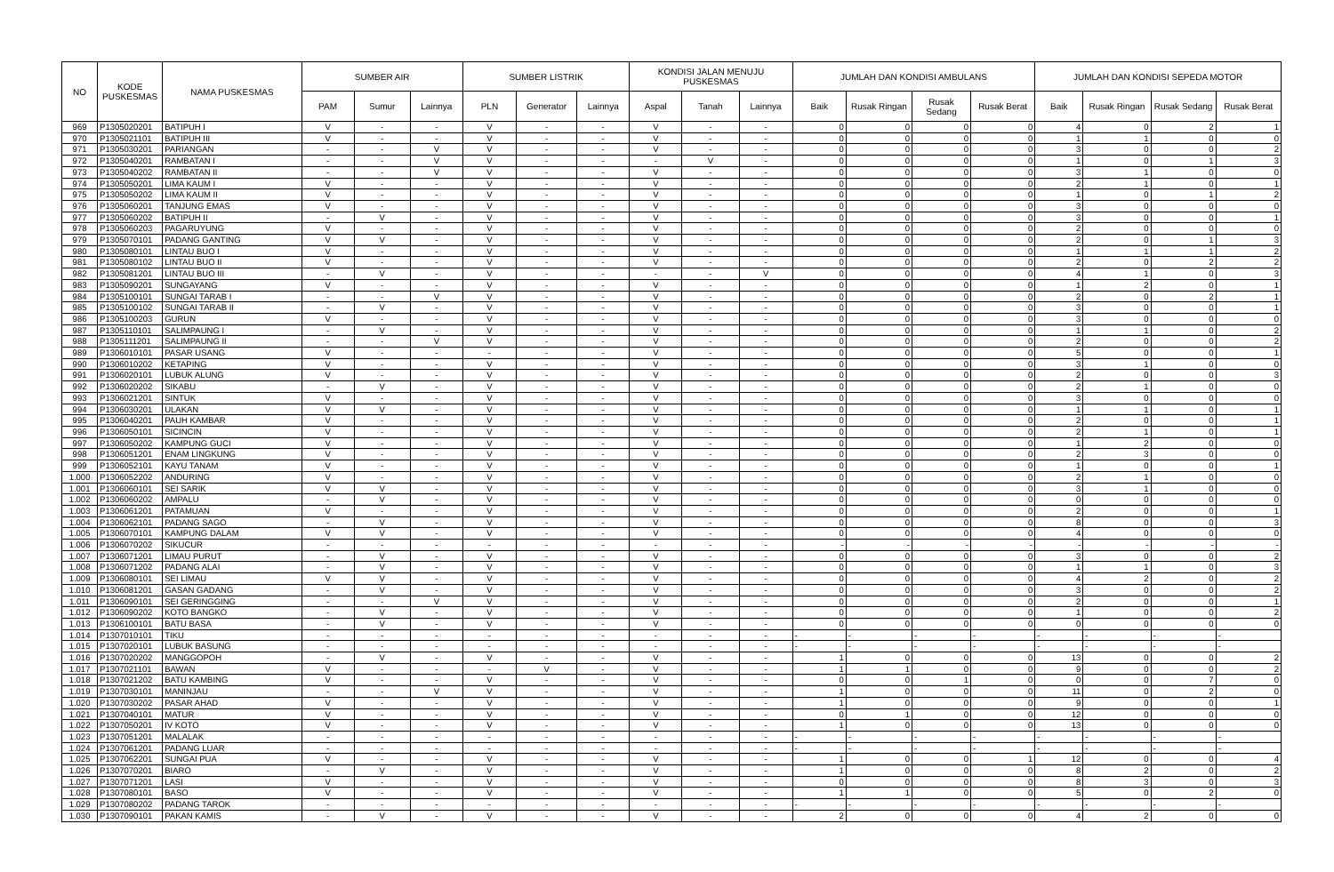| NO | KODE PUSKESMAS | NAMA PUSKESMAS | SUMBER AIR | | | SUMBER LISTRIK | | | KONDISI JALAN MENUJU PUSKESMAS | | | JUMLAH DAN KONDISI AMBULANS | | | | JUMLAH DAN KONDISI SEPEDA MOTOR | | | |
| --- | --- | --- | --- | --- | --- | --- | --- | --- | --- | --- | --- | --- | --- | --- | --- | --- | --- | --- | --- |
| | | | PAM | Sumur | Lainnya | PLN | Generator | Lainnya | Aspal | Tanah | Lainnya | Baik | Rusak Ringan | Rusak Sedang | Rusak Berat | Baik | Rusak Ringan | Rusak Sedang | Rusak Berat |
| 969 | P1305020201 | BATIPUH I | V | - | - | V | - | - | V | - | - | 0 | 0 | 0 | 0 | 4 | 0 | 2 | 1 |
| 970 | P1305021101 | BATIPUH III | V | - | - | V | - | - | V | - | - | 0 | 0 | 0 | 0 | 1 | 1 | 0 | 0 |
| 971 | P1305030201 | PARIANGAN | - | - | V | V | - | - | V | - | - | 0 | 0 | 0 | 0 | 3 | 0 | 0 | 2 |
| 972 | P1305040201 | RAMBATAN I | - | - | V | V | - | - | - | V | - | 0 | 0 | 0 | 0 | 1 | 0 | 1 | 3 |
| 973 | P1305040202 | RAMBATAN II | - | - | V | V | - | - | V | - | - | 0 | 0 | 0 | 0 | 3 | 1 | 0 | 0 |
| 974 | P1305050201 | LIMA KAUM I | V | - | - | V | - | - | V | - | - | 0 | 0 | 0 | 0 | 2 | 1 | 0 | 1 |
| 975 | P1305050202 | LIMA KAUM II | V | - | - | V | - | - | V | - | - | 0 | 0 | 0 | 0 | 1 | 0 | 1 | 2 |
| 976 | P1305060201 | TANJUNG EMAS | V | - | - | V | - | - | V | - | - | 0 | 0 | 0 | 0 | 3 | 0 | 0 | 0 |
| 977 | P1305060202 | BATIPUH II | - | V | - | V | - | - | V | - | - | 0 | 0 | 0 | 0 | 3 | 0 | 0 | 1 |
| 978 | P1305060203 | PAGARUYUNG | V | - | - | V | - | - | V | - | - | 0 | 0 | 0 | 0 | 2 | 0 | 0 | 0 |
| 979 | P1305070101 | PADANG GANTING | V | V | - | V | - | - | V | - | - | 0 | 0 | 0 | 0 | 2 | 0 | 1 | 3 |
| 980 | P1305080101 | LINTAU BUO I | V | - | - | V | - | - | V | - | - | 0 | 0 | 0 | 0 | 1 | 1 | 1 | 2 |
| 981 | P1305080102 | LINTAU BUO II | V | - | - | V | - | - | V | - | - | 0 | 0 | 0 | 0 | 2 | 0 | 2 | 2 |
| 982 | P1305081201 | LINTAU BUO III | - | V | - | V | - | - | - | - | V | 0 | 0 | 0 | 0 | 4 | 1 | 0 | 3 |
| 983 | P1305090201 | SUNGAYANG | V | - | - | V | - | - | V | - | - | 0 | 0 | 0 | 0 | 1 | 2 | 0 | 1 |
| 984 | P1305100101 | SUNGAI TARAB I | - | - | V | V | - | - | V | - | - | 0 | 0 | 0 | 0 | 2 | 0 | 2 | 1 |
| 985 | P1305100102 | SUNGAI TARAB II | - | V | - | V | - | - | V | - | - | 0 | 0 | 0 | 0 | 3 | 0 | 0 | 1 |
| 986 | P1305100203 | GURUN | V | - | - | V | - | - | V | - | - | 0 | 0 | 0 | 0 | 3 | 0 | 0 | 0 |
| 987 | P1305110101 | SALIMPAUNG I | - | V | - | V | - | - | V | - | - | 0 | 0 | 0 | 0 | 1 | 1 | 0 | 2 |
| 988 | P1305111201 | SALIMPAUNG II | - | - | V | V | - | - | V | - | - | 0 | 0 | 0 | 0 | 2 | 0 | 0 | 2 |
| 989 | P1306010101 | PASAR USANG | V | - | - | - | - | - | V | - | - | 0 | 0 | 0 | 0 | 5 | 0 | 0 | 1 |
| 990 | P1306010202 | KETAPING | V | - | - | V | - | - | V | - | - | 0 | 0 | 0 | 0 | 3 | 1 | 0 | 0 |
| 991 | P1306020101 | LUBUK ALUNG | V | - | - | V | - | - | V | - | - | 0 | 0 | 0 | 0 | 2 | 0 | 0 | 3 |
| 992 | P1306020202 | SIKABU | - | V | - | V | - | - | V | - | - | 0 | 0 | 0 | 0 | 2 | 1 | 0 | 0 |
| 993 | P1306021201 | SINTUK | V | - | - | V | - | - | V | - | - | 0 | 0 | 0 | 0 | 3 | 0 | 0 | 0 |
| 994 | P1306030201 | ULAKAN | V | V | - | V | - | - | V | - | - | 0 | 0 | 0 | 0 | 1 | 1 | 0 | 1 |
| 995 | P1306040201 | PAUH KAMBAR | V | - | - | V | - | - | V | - | - | 0 | 0 | 0 | 0 | 2 | 0 | 0 | 1 |
| 996 | P1306050101 | SICINCIN | V | - | - | V | - | - | V | - | - | 0 | 0 | 0 | 0 | 2 | 1 | 0 | 1 |
| 997 | P1306050202 | KAMPUNG GUCI | V | - | - | V | - | - | V | - | - | 0 | 0 | 0 | 0 | 1 | 2 | 0 | 0 |
| 998 | P1306051201 | ENAM LINGKUNG | V | - | - | V | - | - | V | - | - | 0 | 0 | 0 | 0 | 2 | 3 | 0 | 0 |
| 999 | P1306052101 | KAYU TANAM | V | - | - | V | - | - | V | - | - | 0 | 0 | 0 | 0 | 1 | 0 | 0 | 1 |
| 1.000 | P1306052202 | ANDURING | V | - | - | V | - | - | V | - | - | 0 | 0 | 0 | 0 | 2 | 1 | 0 | 0 |
| 1.001 | P1306060101 | SEI SARIK | V | V | - | V | - | - | V | - | - | 0 | 0 | 0 | 0 | 3 | 1 | 0 | 0 |
| 1.002 | P1306060202 | AMPALU | - | V | - | V | - | - | V | - | - | 0 | 0 | 0 | 0 | 0 | 0 | 0 | 0 |
| 1.003 | P1306061201 | PATAMUAN | V | - | - | V | - | - | V | - | - | 0 | 0 | 0 | 0 | 2 | 0 | 0 | 1 |
| 1.004 | P1306062101 | PADANG SAGO | - | V | - | V | - | - | V | - | - | 0 | 0 | 0 | 0 | 8 | 0 | 0 | 3 |
| 1.005 | P1306070101 | KAMPUNG DALAM | V | V | - | V | - | - | V | - | - | 0 | 0 | 0 | 0 | 4 | 0 | 0 | 0 |
| 1.006 | P1306070202 | SIKUCUR | - | - | - | - | - | - | - | - | - | - | - | - | - | - | - | - | - |
| 1.007 | P1306071201 | LIMAU PURUT | - | V | - | V | - | - | V | - | - | 0 | 0 | 0 | 0 | 3 | 0 | 0 | 2 |
| 1.008 | P1306071202 | PADANG ALAI | - | V | - | V | - | - | V | - | - | 0 | 0 | 0 | 0 | 1 | 1 | 0 | 3 |
| 1.009 | P1306080101 | SEI LIMAU | V | V | - | V | - | - | V | - | - | 0 | 0 | 0 | 0 | 4 | 2 | 0 | 2 |
| 1.010 | P1306081201 | GASAN GADANG | - | V | - | V | - | - | V | - | - | 0 | 0 | 0 | 0 | 3 | 0 | 0 | 2 |
| 1.011 | P1306090101 | SEI GERINGGING | - | - | V | V | - | - | V | - | - | 0 | 0 | 0 | 0 | 2 | 0 | 0 | 1 |
| 1.012 | P1306090202 | KOTO BANGKO | - | V | - | V | - | - | V | - | - | 0 | 0 | 0 | 0 | 1 | 0 | 0 | 2 |
| 1.013 | P1306100101 | BATU BASA | - | V | - | V | - | - | V | - | - | 0 | 0 | 0 | 0 | 0 | 0 | 0 | 0 |
| 1.014 | P1307010101 | TIKU | - | - | - | - | - | - | - | - | - | - | - | - | - | - | - | - | - |
| 1.015 | P1307020101 | LUBUK BASUNG | - | - | - | - | - | - | - | - | - | - | - | - | - | - | - | - | - |
| 1.016 | P1307020202 | MANGGOPOH | - | V | - | V | - | - | V | - | - | 1 | 0 | 0 | 0 | 13 | 0 | 0 | 2 |
| 1.017 | P1307021101 | BAWAN | V | - | - | - | V | - | V | - | - | 1 | 1 | 0 | 0 | 9 | 0 | 0 | 2 |
| 1.018 | P1307021202 | BATU KAMBING | V | - | - | V | - | - | V | - | - | 0 | 0 | 1 | 0 | 0 | 0 | 7 | 0 |
| 1.019 | P1307030101 | MANINJAU | - | - | V | V | - | - | V | - | - | 1 | 0 | 0 | 0 | 11 | 0 | 2 | 0 |
| 1.020 | P1307030202 | PASAR AHAD | V | - | - | V | - | - | V | - | - | 1 | 0 | 0 | 0 | 9 | 0 | 0 | 1 |
| 1.021 | P1307040101 | MATUR | V | - | - | V | - | - | V | - | - | 0 | 1 | 0 | 0 | 12 | 0 | 0 | 0 |
| 1.022 | P1307050201 | IV KOTO | V | - | - | V | - | - | V | - | - | 1 | 0 | 0 | 0 | 13 | 0 | 0 | 0 |
| 1.023 | P1307051201 | MALALAK | - | - | - | - | - | - | - | - | - | - | - | - | - | - | - | - | - |
| 1.024 | P1307061201 | PADANG LUAR | - | - | - | - | - | - | - | - | - | - | - | - | - | - | - | - | - |
| 1.025 | P1307062201 | SUNGAI PUA | V | - | - | V | - | - | V | - | - | 1 | 0 | 0 | 1 | 12 | 0 | 0 | 4 |
| 1.026 | P1307070201 | BIARO | - | V | - | V | - | - | V | - | - | 1 | 0 | 0 | 0 | 8 | 2 | 0 | 2 |
| 1.027 | P1307071201 | LASI | V | - | - | V | - | - | V | - | - | 0 | 0 | 0 | 0 | 8 | 3 | 0 | 3 |
| 1.028 | P1307080101 | BASO | V | - | - | V | - | - | V | - | - | 1 | 1 | 0 | 0 | 5 | 0 | 2 | 0 |
| 1.029 | P1307080202 | PADANG TAROK | - | - | - | - | - | - | - | - | - | - | - | - | - | - | - | - | - |
| 1.030 | P1307090101 | PAKAN KAMIS | - | V | - | V | - | - | V | - | - | 2 | 0 | 0 | 0 | 4 | 2 | 0 | 0 |